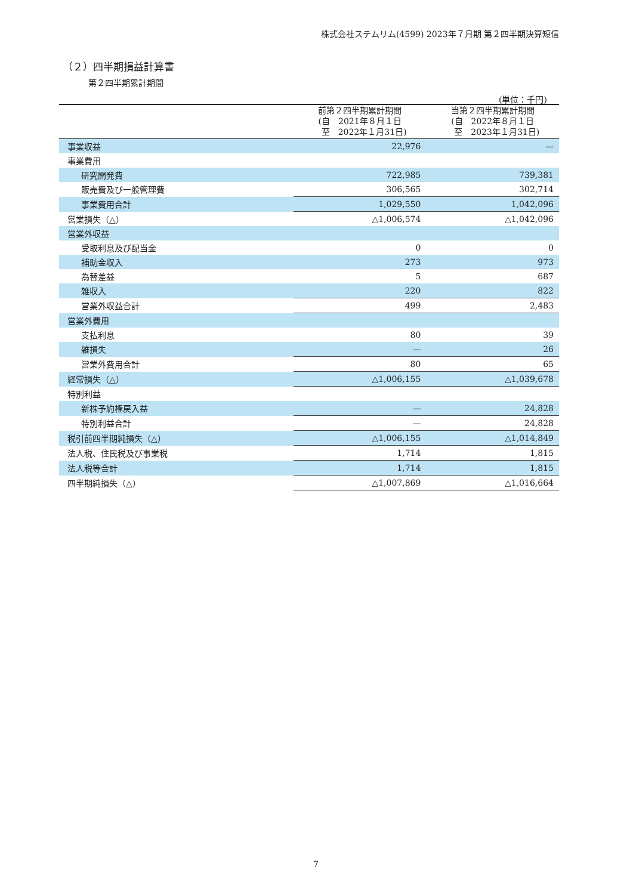株式会社ステムリム(4599) 2023年７月期 第２四半期決算短信
（２）四半期損益計算書
第２四半期累計期間
(単位：千円)
| | 前第２四半期累計期間 (自 2021年８月１日 至 2022年１月31日) | 当第２四半期累計期間 (自 2022年８月１日 至 2023年１月31日) |
| --- | --- | --- |
| 事業収益 | 22,976 | — |
| 事業費用 | | |
| 研究開発費 | 722,985 | 739,381 |
| 販売費及び一般管理費 | 306,565 | 302,714 |
| 事業費用合計 | 1,029,550 | 1,042,096 |
| 営業損失（△） | △1,006,574 | △1,042,096 |
| 営業外収益 | | |
| 受取利息及び配当金 | 0 | 0 |
| 補助金収入 | 273 | 973 |
| 為替差益 | 5 | 687 |
| 雑収入 | 220 | 822 |
| 営業外収益合計 | 499 | 2,483 |
| 営業外費用 | | |
| 支払利息 | 80 | 39 |
| 雑損失 | — | 26 |
| 営業外費用合計 | 80 | 65 |
| 経常損失（△） | △1,006,155 | △1,039,678 |
| 特別利益 | | |
| 新株予約権戻入益 | — | 24,828 |
| 特別利益合計 | — | 24,828 |
| 税引前四半期純損失（△） | △1,006,155 | △1,014,849 |
| 法人税、住民税及び事業税 | 1,714 | 1,815 |
| 法人税等合計 | 1,714 | 1,815 |
| 四半期純損失（△） | △1,007,869 | △1,016,664 |
7